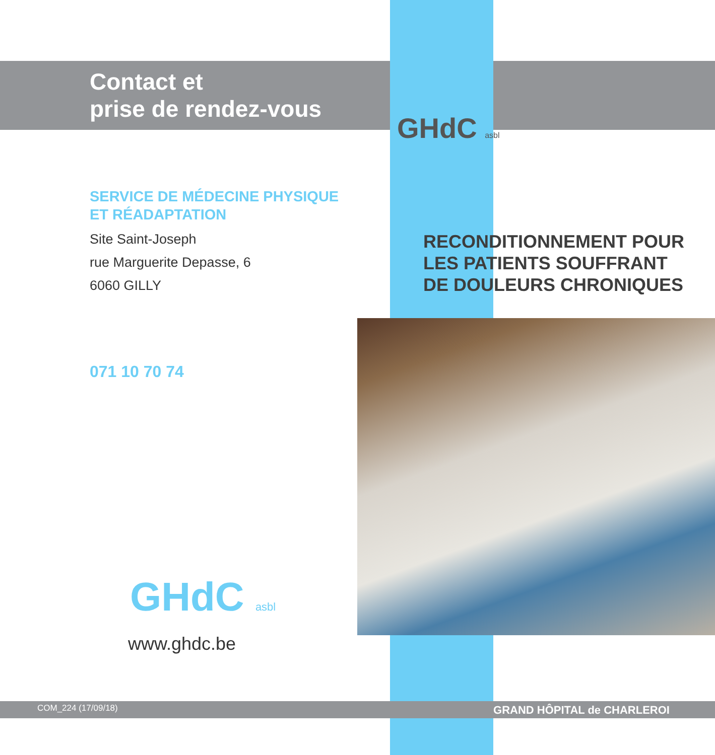Contact et
prise de rendez-vous
GHdC asbl
SERVICE DE MÉDECINE PHYSIQUE
ET RÉADAPTATION
Site Saint-Joseph
rue Marguerite Depasse, 6
6060 GILLY
RECONDITIONNEMENT POUR
LES PATIENTS SOUFFRANT
DE DOULEURS CHRONIQUES
071 10 70 74
GHdC asbl
www.ghdc.be
COM_224 (17/09/18) GRAND HÔPITAL de CHARLEROI